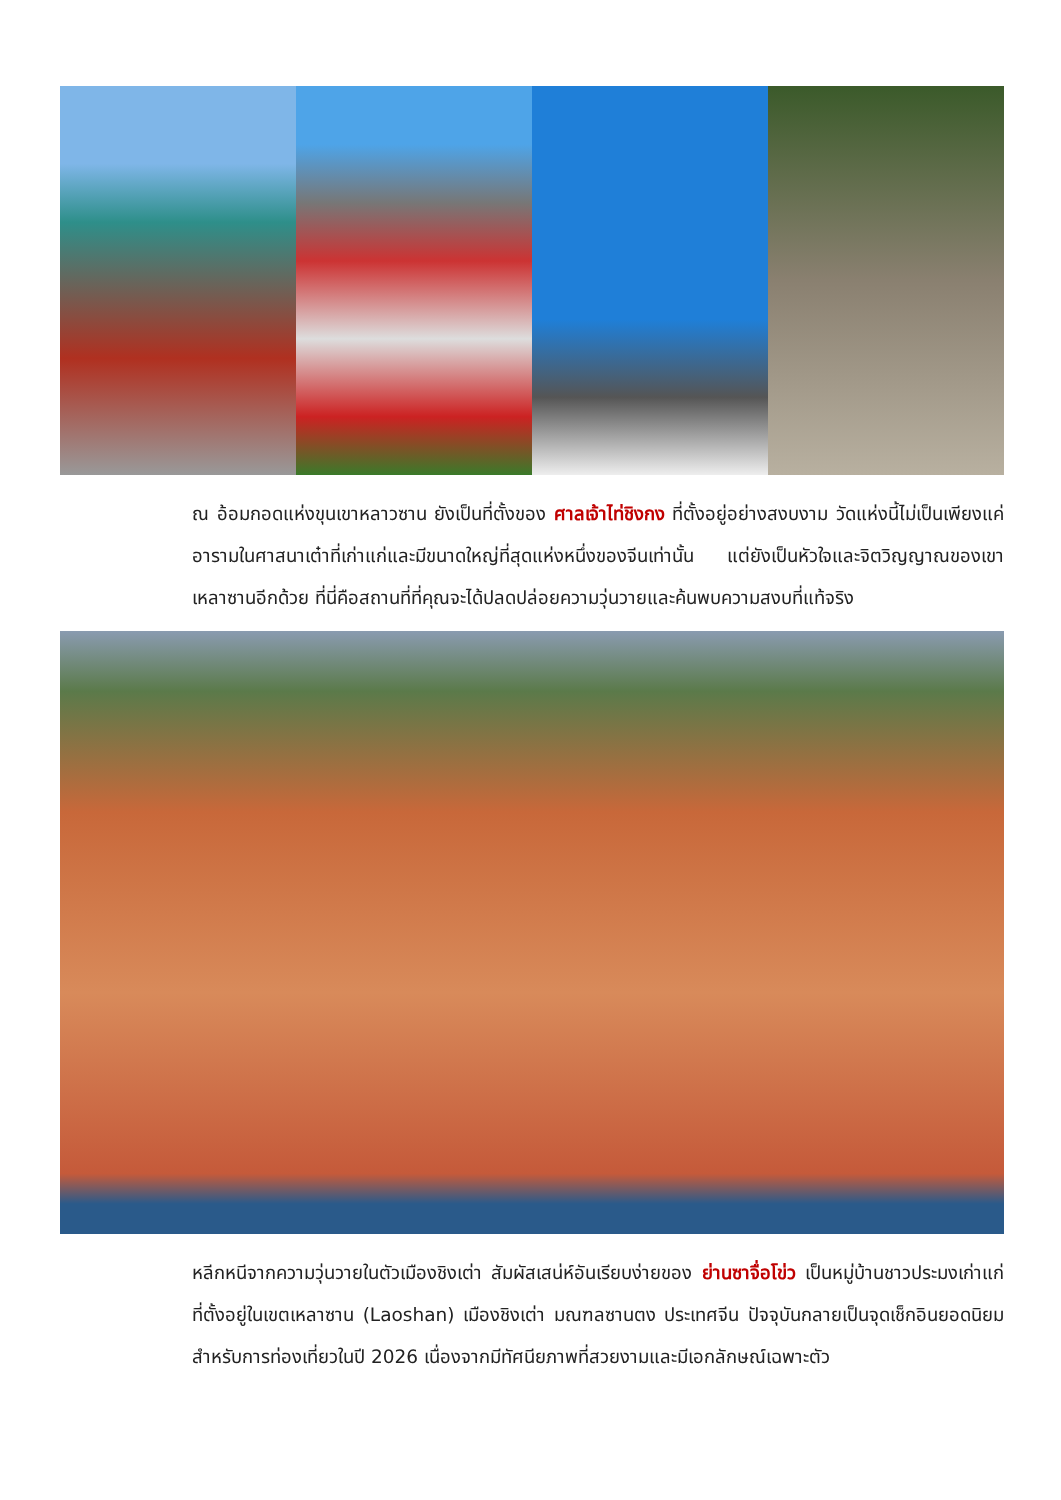ณ อ้อมกอดแห่งขุนเขาหลาวซาน ยังเป็นที่ตั้งของ ศาลเจ้าไท่ชิงกง ที่ตั้งอยู่อย่างสงบงาม วัดแห่งนี้ไม่เป็นเพียงแค่อารามในศาสนาเต๋าที่เก่าแก่และมีขนาดใหญ่ที่สุดแห่งหนึ่งของจีนเท่านั้น แต่ยังเป็นหัวใจและจิตวิญญาณของเขาเหลาซานอีกด้วย ที่นี่คือสถานที่ที่คุณจะได้ปลดปล่อยความวุ่นวายและค้นพบความสงบที่แท้จริง
หลีกหนีจากความวุ่นวายในตัวเมืองชิงเต่า สัมผัสเสน่ห์อันเรียบง่ายของ ย่านซาจื่อโข่ว เป็นหมู่บ้านชาวประมงเก่าแก่ที่ตั้งอยู่ในเขตเหลาซาน (Laoshan) เมืองชิงเต่า มณฑลซานตง ประเทศจีน ปัจจุบันกลายเป็นจุดเช็กอินยอดนิยมสำหรับการท่องเที่ยวในปี 2026 เนื่องจากมีทัศนียภาพที่สวยงามและมีเอกลักษณ์เฉพาะตัว